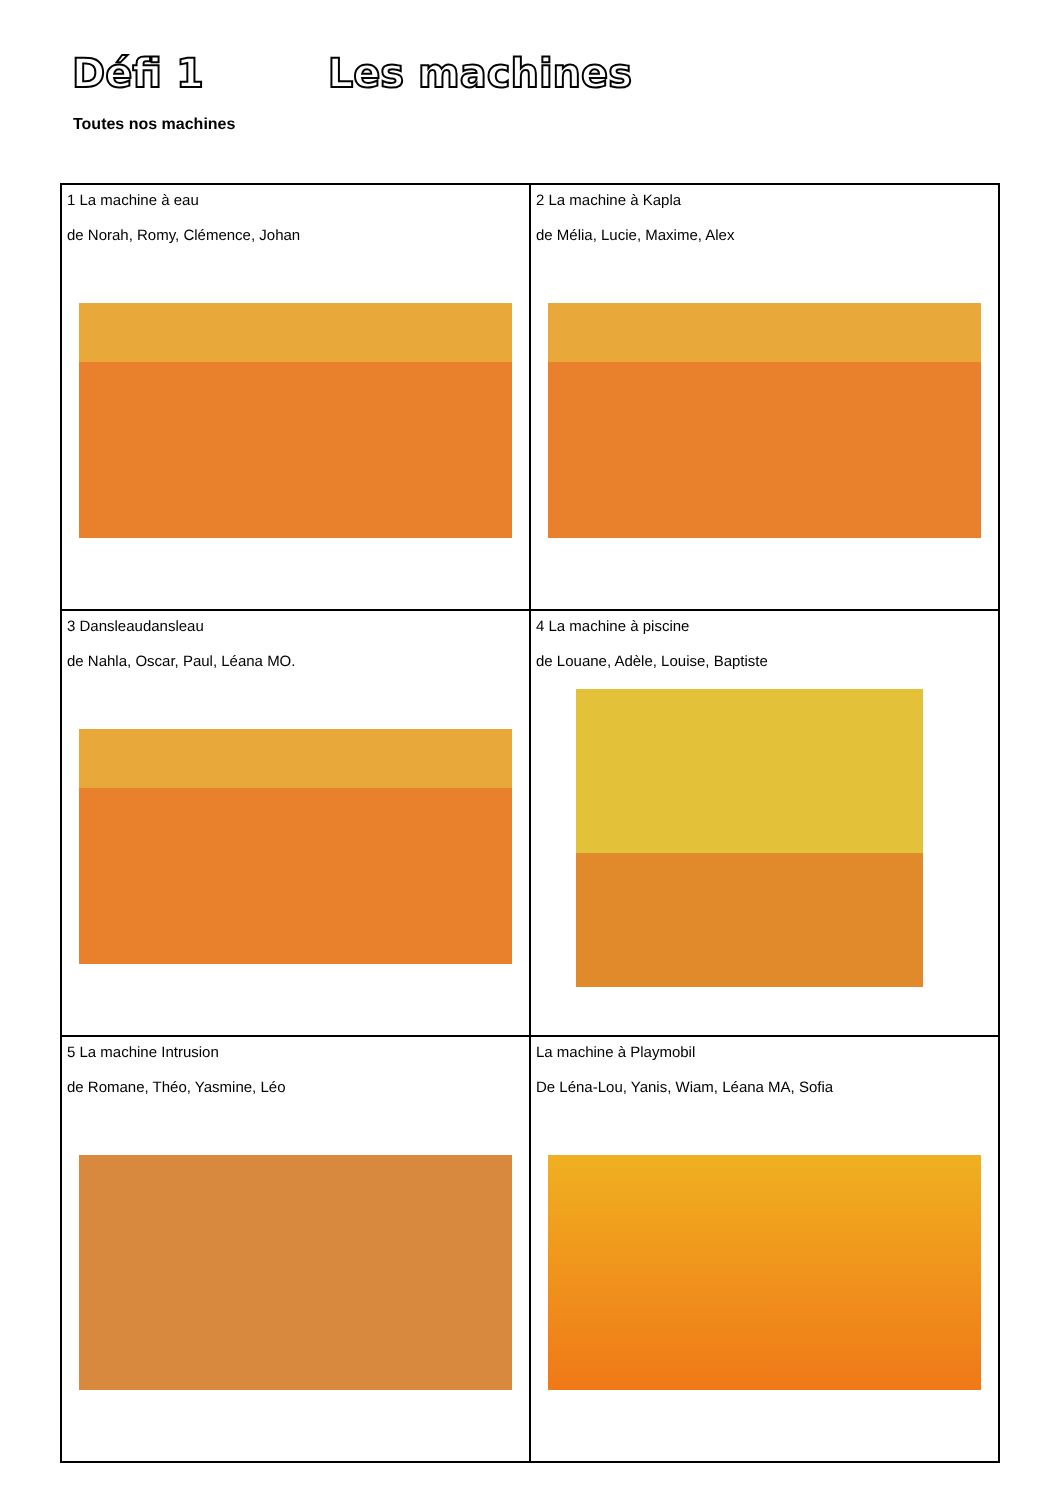Défi 1 Les machines
Toutes nos machines
| 1 La machine à eau de Norah, Romy, Clémence, Johan | 2 La machine à Kapla de Mélia, Lucie, Maxime, Alex |
| 3 Dansleaudansleau de Nahla, Oscar, Paul, Léana MO. | 4 La machine à piscine de Louane, Adèle, Louise, Baptiste |
| 5 La machine Intrusion de Romane, Théo, Yasmine, Léo | La machine à Playmobil De Léna-Lou, Yanis, Wiam, Léana MA, Sofia |